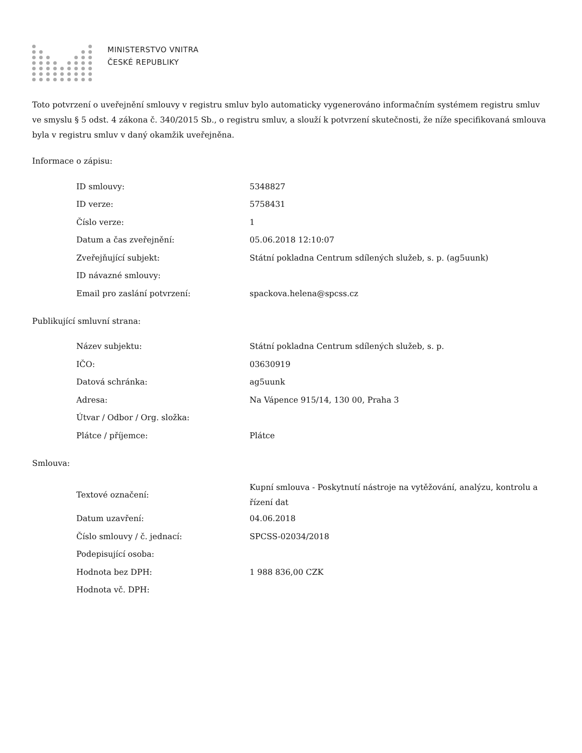MINISTERSTVO VNITRA
ČESKÉ REPUBLIKY
Toto potvrzení o uveřejnění smlouvy v registru smluv bylo automaticky vygenerováno informačním systémem registru smluv ve smyslu § 5 odst. 4 zákona č. 340/2015 Sb., o registru smluv, a slouží k potvrzení skutečnosti, že níže specifikovaná smlouva byla v registru smluv v daný okamžik uveřejněna.
Informace o zápisu:
| ID smlouvy: | 5348827 |
| ID verze: | 5758431 |
| Číslo verze: | 1 |
| Datum a čas zveřejnění: | 05.06.2018 12:10:07 |
| Zveřejňující subjekt: | Státní pokladna Centrum sdílených služeb, s. p. (ag5uunk) |
| ID návazné smlouvy: | |
| Email pro zaslání potvrzení: | spackova.helena@spcss.cz |
Publikující smluvní strana:
| Název subjektu: | Státní pokladna Centrum sdílených služeb, s. p. |
| IČO: | 03630919 |
| Datová schránka: | ag5uunk |
| Adresa: | Na Vápence 915/14, 130 00, Praha 3 |
| Útvar / Odbor / Org. složka: | |
| Plátce / příjemce: | Plátce |
Smlouva:
| Textové označení: | Kupní smlouva - Poskytnutí nástroje na vytěžování, analýzu, kontrolu a řízení dat |
| Datum uzavření: | 04.06.2018 |
| Číslo smlouvy / č. jednací: | SPCSS-02034/2018 |
| Podepisující osoba: | |
| Hodnota bez DPH: | 1 988 836,00 CZK |
| Hodnota vč. DPH: | |